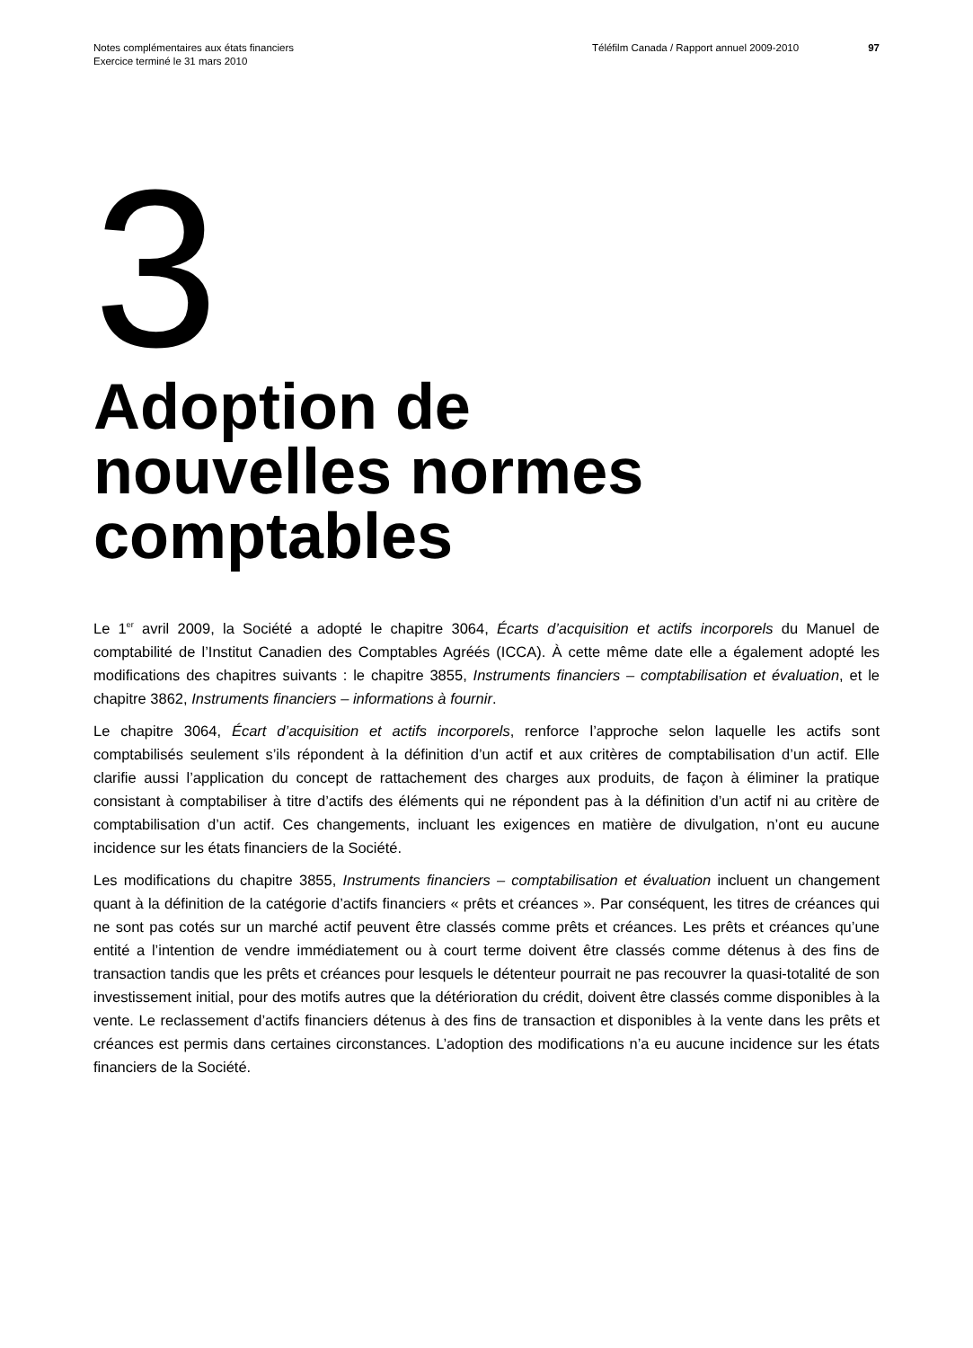Notes complémentaires aux états financiers
Exercice terminé le 31 mars 2010
Téléfilm Canada / Rapport annuel 2009-2010 97
3
Adoption de
nouvelles normes
comptables
Le 1<sup>er</sup> avril 2009, la Société a adopté le chapitre 3064, Écarts d’acquisition et actifs incorporels du Manuel de comptabilité de l’Institut Canadien des Comptables Agréés (ICCA). À cette même date elle a également adopté les modifications des chapitres suivants : le chapitre 3855, Instruments financiers – comptabilisation et évaluation, et le chapitre 3862, Instruments financiers – informations à fournir.
Le chapitre 3064, Écart d’acquisition et actifs incorporels, renforce l’approche selon laquelle les actifs sont comptabilisés seulement s’ils répondent à la définition d’un actif et aux critères de comptabilisation d’un actif. Elle clarifie aussi l’application du concept de rattachement des charges aux produits, de façon à éliminer la pratique consistant à comptabiliser à titre d’actifs des éléments qui ne répondent pas à la définition d’un actif ni au critère de comptabilisation d’un actif. Ces changements, incluant les exigences en matière de divulgation, n’ont eu aucune incidence sur les états financiers de la Société.
Les modifications du chapitre 3855, Instruments financiers – comptabilisation et évaluation incluent un changement quant à la définition de la catégorie d’actifs financiers « prêts et créances ». Par conséquent, les titres de créances qui ne sont pas cotés sur un marché actif peuvent être classés comme prêts et créances. Les prêts et créances qu’une entité a l’intention de vendre immédiatement ou à court terme doivent être classés comme détenus à des fins de transaction tandis que les prêts et créances pour lesquels le détenteur pourrait ne pas recouvrer la quasi-totalité de son investissement initial, pour des motifs autres que la détérioration du crédit, doivent être classés comme disponibles à la vente. Le reclassement d’actifs financiers détenus à des fins de transaction et disponibles à la vente dans les prêts et créances est permis dans certaines circonstances. L’adoption des modifications n’a eu aucune incidence sur les états financiers de la Société.